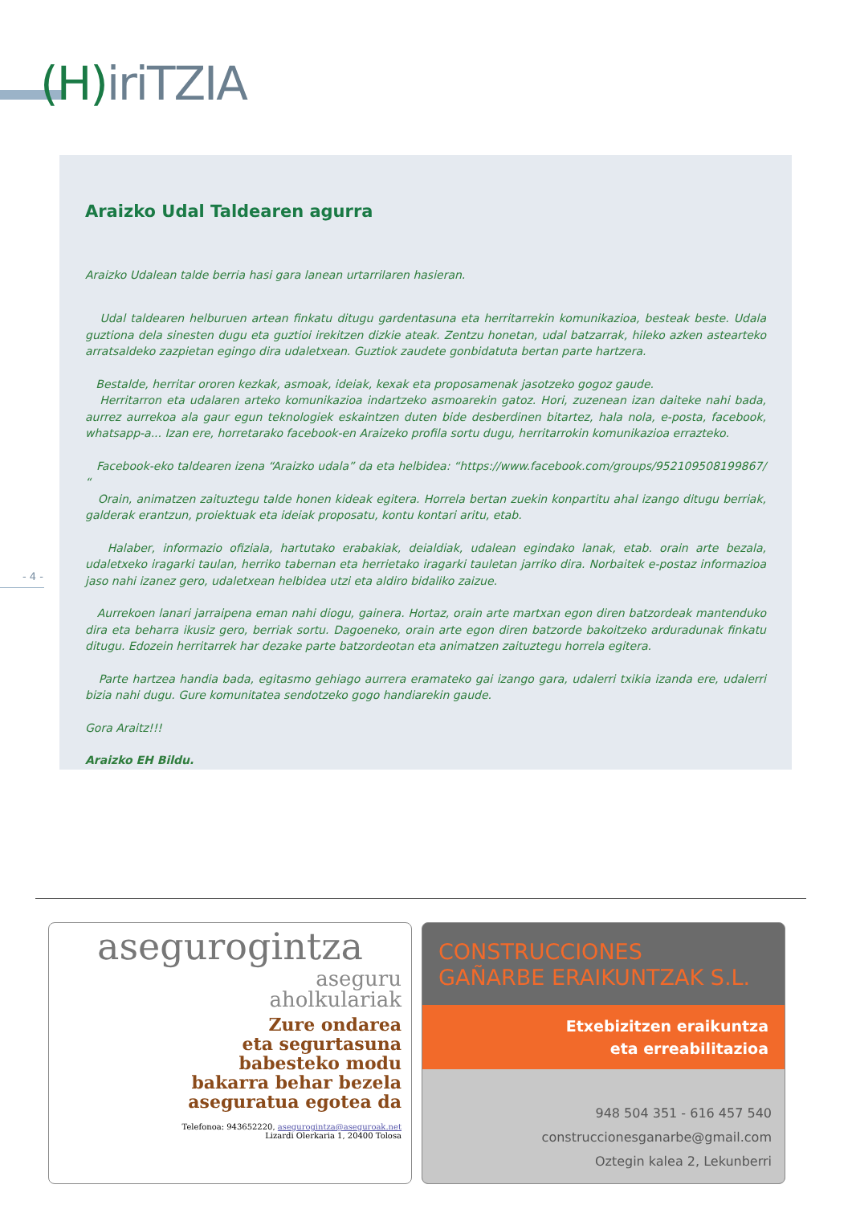(H) iriTZIA
Araizko Udal Taldearen agurra
Araizko Udalean talde berria hasi gara lanean urtarrilaren hasieran.
Udal taldearen helburuen artean finkatu ditugu gardentasuna eta herritarrekin komunikazioa, besteak beste. Udala guztiona dela sinesten dugu eta guztioi irekitzen dizkie ateak. Zentzu honetan, udal batzarrak, hileko azken astearteko arratsaldeko zazpietan egingo dira udaletxean. Guztiok zaudete gonbidatuta bertan parte hartzera.
Bestalde, herritar ororen kezkak, asmoak, ideiak, kexak eta proposamenak jasotzeko gogoz gaude.
Herritarron eta udalaren arteko komunikazioa indartzeko asmoarekin gatoz. Hori, zuzenean izan daiteke nahi bada, aurrez aurrekoa ala gaur egun teknologiek eskaintzen duten bide desberdinen bitartez, hala nola, e-posta, facebook, whatsapp-a... Izan ere, horretarako facebook-en Araizeko profila sortu dugu, herritarrokin komunikazioa errazteko.
Facebook-eko taldearen izena “Araizko udala” da eta helbidea: “https://www.facebook.com/groups/952109508199867/ “
Orain, animatzen zaituztegu talde honen kideak egitera. Horrela bertan zuekin konpartitu ahal izango ditugu berriak, galderak erantzun, proiektuak eta ideiak proposatu, kontu kontari aritu, etab.
Halaber, informazio ofiziala, hartutako erabakiak, deialdiak, udalean egindako lanak, etab. orain arte bezala, udaletxeko iragarki taulan, herriko tabernan eta herrietako iragarki tauletan jarriko dira. Norbaitek e-postaz informazioa jaso nahi izanez gero, udaletxean helbidea utzi eta aldiro bidaliko zaizue.
Aurrekoen lanari jarraipena eman nahi diogu, gainera. Hortaz, orain arte martxan egon diren batzordeak mantenduko dira eta beharra ikusiz gero, berriak sortu. Dagoeneko, orain arte egon diren batzorde bakoitzeko arduradunak finkatu ditugu. Edozein herritarrek har dezake parte batzordeotan eta animatzen zaituztegu horrela egitera.
Parte hartzea handia bada, egitasmo gehiago aurrera eramateko gai izango gara, udalerri txikia izanda ere, udalerri bizia nahi dugu. Gure komunitatea sendotzeko gogo handiarekin gaude.
Gora Araitz!!!
Araizko EH Bildu.
- 4 -
asegurogintza
aseguru
aholkulariak
Zure ondarea
eta segurtasuna
babesteko modu
bakarra behar bezela
aseguratua egotea da
Telefonoa: 943652220, asegurogintza@aseguroak.net
Lizardi Olerkaria 1, 20400 Tolosa
CONSTRUCCIONES
GAÑARBE ERAIKUNTZAK S.L.
Etxebizitzen eraikuntza
eta erreabilitazioa
948 504 351 - 616 457 540
construccionesganarbe@gmail.com
Oztegin kalea 2, Lekunberri